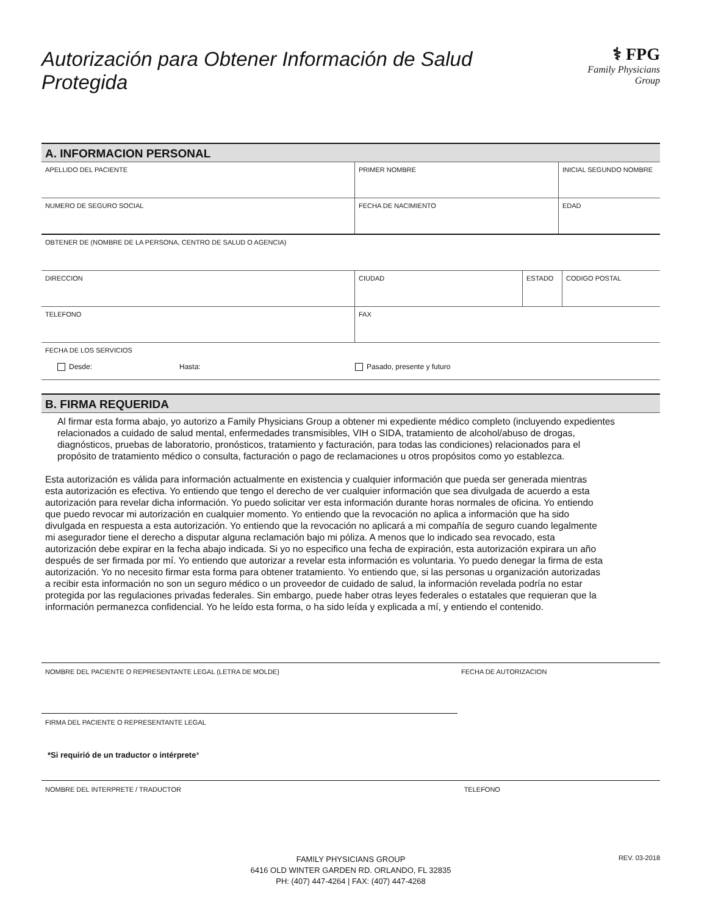Autorización para Obtener Información de Salud Protegida
⚕ FPG
Family Physicians Group
A. INFORMACION PERSONAL
APELLIDO DEL PACIENTE PRIMER NOMBRE INICIAL SEGUNDO NOMBRE
NUMERO DE SEGURO SOCIAL FECHA DE NACIMIENTO EDAD
OBTENER DE (NOMBRE DE LA PERSONA, CENTRO DE SALUD O AGENCIA)
DIRECCION CIUDAD ESTADO CODIGO POSTAL
TELEFONO FAX
FECHA DE LOS SERVICIOS
Desde: Hasta: Pasado, presente y futuro
B. FIRMA REQUERIDA
Al firmar esta forma abajo, yo autorizo a Family Physicians Group a obtener mi expediente médico completo (incluyendo expedientes relacionados a cuidado de salud mental, enfermedades transmisibles, VIH o SIDA, tratamiento de alcohol/abuso de drogas, diagnósticos, pruebas de laboratorio, pronósticos, tratamiento y facturación, para todas las condiciones) relacionados para el propósito de tratamiento médico o consulta, facturación o pago de reclamaciones u otros propósitos como yo establezca.
Esta autorización es válida para información actualmente en existencia y cualquier información que pueda ser generada mientras esta autorización es efectiva. Yo entiendo que tengo el derecho de ver cualquier información que sea divulgada de acuerdo a esta autorización para revelar dicha información. Yo puedo solicitar ver esta información durante horas normales de oficina. Yo entiendo que puedo revocar mi autorización en cualquier momento. Yo entiendo que la revocación no aplica a información que ha sido divulgada en respuesta a esta autorización. Yo entiendo que la revocación no aplicará a mi compañía de seguro cuando legalmente mi asegurador tiene el derecho a disputar alguna reclamación bajo mi póliza. A menos que lo indicado sea revocado, esta autorización debe expirar en la fecha abajo indicada. Si yo no especifico una fecha de expiración, esta autorización expirara un año después de ser firmada por mí. Yo entiendo que autorizar a revelar esta información es voluntaria. Yo puedo denegar la firma de esta autorización. Yo no necesito firmar esta forma para obtener tratamiento. Yo entiendo que, si las personas u organización autorizadas a recibir esta información no son un seguro médico o un proveedor de cuidado de salud, la información revelada podría no estar protegida por las regulaciones privadas federales. Sin embargo, puede haber otras leyes federales o estatales que requieran que la información permanezca confidencial. Yo he leído esta forma, o ha sido leída y explicada a mí, y entiendo el contenido.
NOMBRE DEL PACIENTE O REPRESENTANTE LEGAL (LETRA DE MOLDE) FECHA DE AUTORIZACION
FIRMA DEL PACIENTE O REPRESENTANTE LEGAL
*Si requirió de un traductor o intérprete*
NOMBRE DEL INTERPRETE / TRADUCTOR TELEFONO
FAMILY PHYSICIANS GROUP
6416 OLD WINTER GARDEN RD. ORLANDO, FL 32835
PH: (407) 447-4264 | FAX: (407) 447-4268
REV. 03-2018